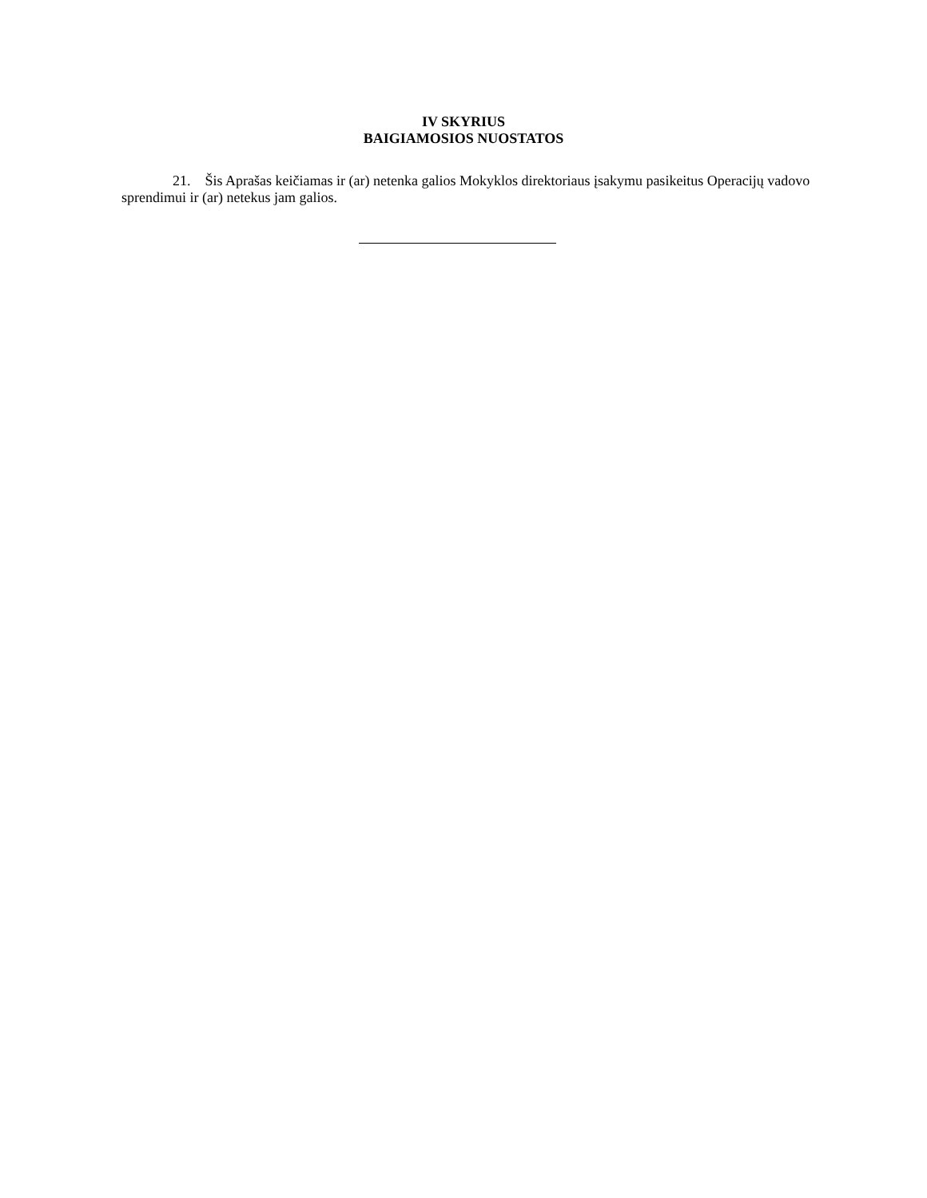IV SKYRIUS
BAIGIAMOSIOS NUOSTATOS
21. Šis Aprašas keičiamas ir (ar) netenka galios Mokyklos direktoriaus įsakymu pasikeitus Operacijų vadovo sprendimui ir (ar) netekus jam galios.